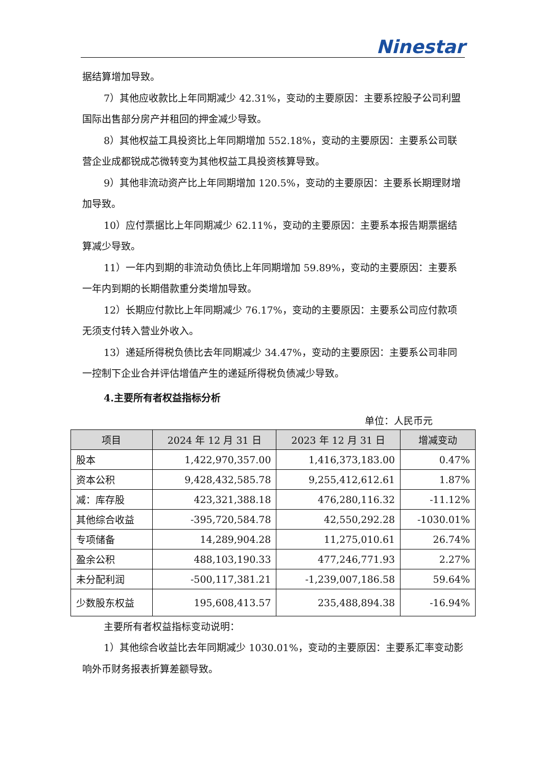Ninestar
据结算增加导致。
7）其他应收款比上年同期减少 42.31%，变动的主要原因：主要系控股子公司利盟国际出售部分房产并租回的押金减少导致。
8）其他权益工具投资比上年同期增加 552.18%，变动的主要原因：主要系公司联营企业成都锐成芯微转变为其他权益工具投资核算导致。
9）其他非流动资产比上年同期增加 120.5%，变动的主要原因：主要系长期理财增加导致。
10）应付票据比上年同期减少 62.11%，变动的主要原因：主要系本报告期票据结算减少导致。
11）一年内到期的非流动负债比上年同期增加 59.89%，变动的主要原因：主要系一年内到期的长期借款重分类增加导致。
12）长期应付款比上年同期减少 76.17%，变动的主要原因：主要系公司应付款项无须支付转入营业外收入。
13）递延所得税负债比去年同期减少 34.47%，变动的主要原因：主要系公司非同一控制下企业合并评估增值产生的递延所得税负债减少导致。
4.主要所有者权益指标分析
单位：人民币元
| 项目 | 2024 年 12 月 31 日 | 2023 年 12 月 31 日 | 增减变动 |
| --- | --- | --- | --- |
| 股本 | 1,422,970,357.00 | 1,416,373,183.00 | 0.47% |
| 资本公积 | 9,428,432,585.78 | 9,255,412,612.61 | 1.87% |
| 减：库存股 | 423,321,388.18 | 476,280,116.32 | -11.12% |
| 其他综合收益 | -395,720,584.78 | 42,550,292.28 | -1030.01% |
| 专项储备 | 14,289,904.28 | 11,275,010.61 | 26.74% |
| 盈余公积 | 488,103,190.33 | 477,246,771.93 | 2.27% |
| 未分配利润 | -500,117,381.21 | -1,239,007,186.58 | 59.64% |
| 少数股东权益 | 195,608,413.57 | 235,488,894.38 | -16.94% |
主要所有者权益指标变动说明：
1）其他综合收益比去年同期减少 1030.01%，变动的主要原因：主要系汇率变动影响外币财务报表折算差额导致。